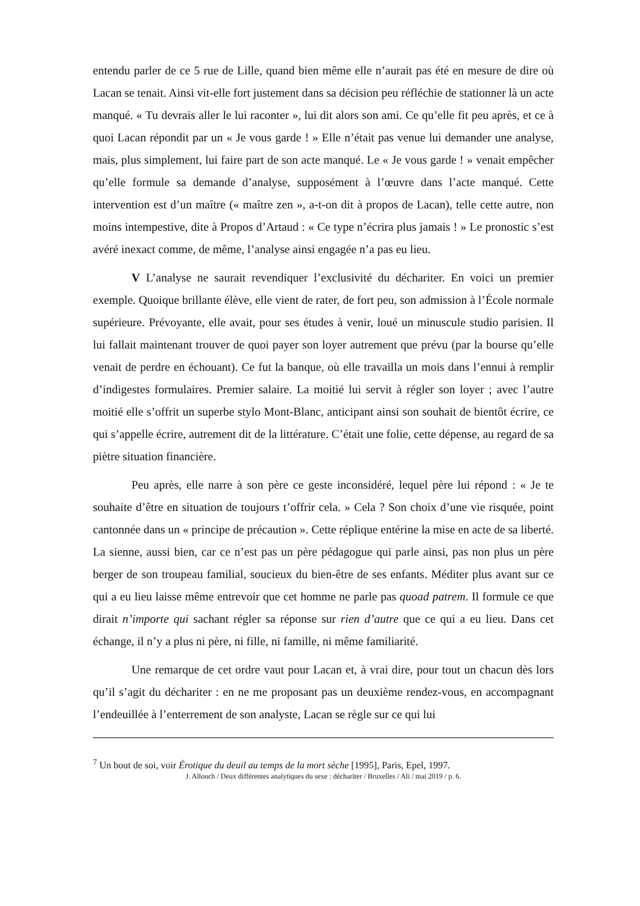entendu parler de ce 5 rue de Lille, quand bien même elle n’aurait pas été en mesure de dire où Lacan se tenait. Ainsi vit-elle fort justement dans sa décision peu réfléchie de stationner là un acte manqué. « Tu devrais aller le lui raconter », lui dit alors son ami. Ce qu’elle fit peu après, et ce à quoi Lacan répondit par un « Je vous garde ! » Elle n’était pas venue lui demander une analyse, mais, plus simplement, lui faire part de son acte manqué. Le « Je vous garde ! » venait empêcher qu’elle formule sa demande d’analyse, supposément à l’œuvre dans l’acte manqué. Cette intervention est d’un maître (« maître zen », a-t-on dit à propos de Lacan), telle cette autre, non moins intempestive, dite à Propos d’Artaud : « Ce type n’écrira plus jamais ! » Le pronostic s’est avéré inexact comme, de même, l’analyse ainsi engagée n’a pas eu lieu.
V L’analyse ne saurait revendiquer l’exclusivité du déchariter. En voici un premier exemple. Quoique brillante élève, elle vient de rater, de fort peu, son admission à l’École normale supérieure. Prévoyante, elle avait, pour ses études à venir, loué un minuscule studio parisien. Il lui fallait maintenant trouver de quoi payer son loyer autrement que prévu (par la bourse qu’elle venait de perdre en échouant). Ce fut la banque, où elle travailla un mois dans l’ennui à remplir d’indigestes formulaires. Premier salaire. La moitié lui servit à régler son loyer ; avec l’autre moitié elle s’offrit un superbe stylo Mont-Blanc, anticipant ainsi son souhait de bientôt écrire, ce qui s’appelle écrire, autrement dit de la littérature. C’était une folie, cette dépense, au regard de sa piètre situation financière.
Peu après, elle narre à son père ce geste inconsidéré, lequel père lui répond : « Je te souhaite d’être en situation de toujours t’offrir cela. » Cela ? Son choix d’une vie risquée, point cantonnée dans un « principe de précaution ». Cette réplique entérine la mise en acte de sa liberté. La sienne, aussi bien, car ce n’est pas un père pédagogue qui parle ainsi, pas non plus un père berger de son troupeau familial, soucieux du bien-être de ses enfants. Méditer plus avant sur ce qui a eu lieu laisse même entrevoir que cet homme ne parle pas quoad patrem. Il formule ce que dirait n’importe qui sachant régler sa réponse sur rien d’autre que ce qui a eu lieu. Dans cet échange, il n’y a plus ni père, ni fille, ni famille, ni même familiarité.
Une remarque de cet ordre vaut pour Lacan et, à vrai dire, pour tout un chacun dès lors qu’il s’agit du déchariter : en ne me proposant pas un deuxième rendez-vous, en accompagnant l’endeuillée à l’enterrement de son analyste, Lacan se règle sur ce qui lui
<sup>7</sup> Un bout de soi, voir Érotique du deuil au temps de la mort sèche [1995], Paris, Epel, 1997.
J. Allouch / Deux différentes analytiques du sexe : déchariter / Bruxelles / Ali / mai 2019 / p. 6.